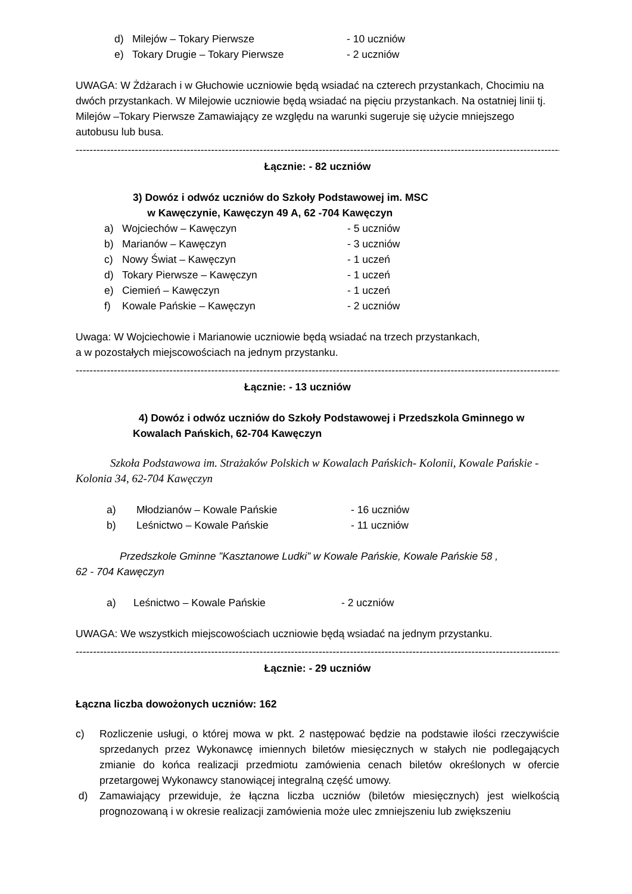d) Milejów – Tokary Pierwsze - 10 uczniów
e) Tokary Drugie – Tokary Pierwsze - 2 uczniów
UWAGA: W Żdżarach i w Głuchowie uczniowie będą wsiadać na czterech przystankach, Chocimiu na dwóch przystankach. W Milejowie uczniowie będą wsiadać na pięciu przystankach. Na ostatniej linii tj. Milejów –Tokary Pierwsze Zamawiający ze względu na warunki sugeruje się użycie mniejszego autobusu lub busa.
----------------------------------------------------------------------------------------------------------------------------------------------------------
Łącznie: - 82 uczniów
3) Dowóz i odwóz uczniów do Szkoły Podstawowej im. MSC
w Kawęczynie, Kawęczyn 49 A, 62 -704 Kawęczyn
a) Wojciechów – Kawęczyn - 5 uczniów
b) Marianów – Kawęczyn - 3 uczniów
c) Nowy Świat – Kawęczyn - 1 uczeń
d) Tokary Pierwsze – Kawęczyn - 1 uczeń
e) Ciemień – Kawęczyn - 1 uczeń
f) Kowale Pańskie – Kawęczyn - 2 uczniów
Uwaga: W Wojciechowie i Marianowie uczniowie będą wsiadać na trzech przystankach,
a w pozostałych miejscowościach na jednym przystanku.
----------------------------------------------------------------------------------------------------------------------------------------------------------
Łącznie: - 13 uczniów
4) Dowóz i odwóz uczniów do Szkoły Podstawowej i Przedszkola Gminnego w Kowalach Pańskich, 62-704 Kawęczyn
Szkoła Podstawowa im. Strażaków Polskich w Kowalach Pańskich- Kolonii, Kowale Pańskie - Kolonia 34, 62-704 Kawęczyn
a) Młodzianów – Kowale Pańskie - 16 uczniów
b) Leśnictwo – Kowale Pańskie - 11 uczniów
Przedszkole Gminne ”Kasztanowe Ludki” w Kowale Pańskie, Kowale Pańskie 58 ,
62 - 704 Kawęczyn
a) Leśnictwo – Kowale Pańskie - 2 uczniów
UWAGA: We wszystkich miejscowościach uczniowie będą wsiadać na jednym przystanku.
----------------------------------------------------------------------------------------------------------------------------------------------------------
Łącznie: - 29 uczniów
Łączna liczba dowożonych uczniów: 162
c) Rozliczenie usługi, o której mowa w pkt. 2 następować będzie na podstawie ilości rzeczywiście sprzedanych przez Wykonawcę imiennych biletów miesięcznych w stałych nie podlegających zmianie do końca realizacji przedmiotu zamówienia cenach biletów określonych w ofercie przetargowej Wykonawcy stanowiącej integralną część umowy.
d) Zamawiający przewiduje, że łączna liczba uczniów (biletów miesięcznych) jest wielkością prognozowaną i w okresie realizacji zamówienia może ulec zmniejszeniu lub zwiększeniu